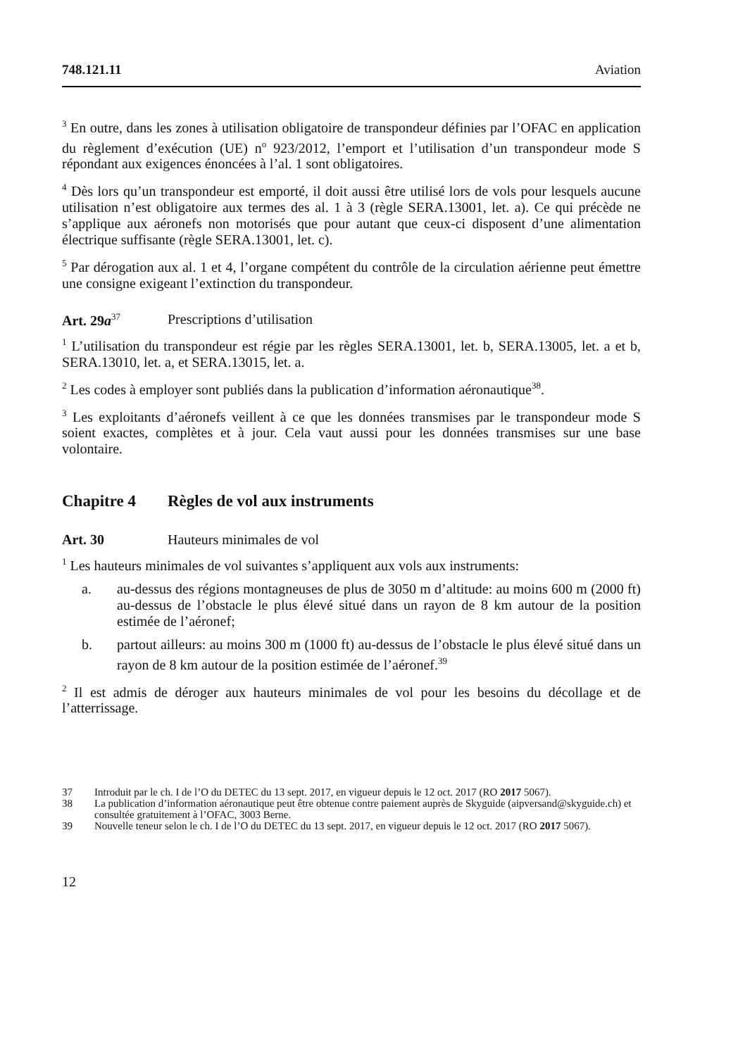748.121.11 Aviation
<sup>3</sup> En outre, dans les zones à utilisation obligatoire de transpondeur définies par l’OFAC en application du règlement d’exécution (UE) n<sup>o</sup> 923/2012, l’emport et l’utilisation d’un transpondeur mode S répondant aux exigences énoncées à l’al. 1 sont obligatoires.
<sup>4</sup> Dès lors qu’un transpondeur est emporté, il doit aussi être utilisé lors de vols pour lesquels aucune utilisation n’est obligatoire aux termes des al. 1 à 3 (règle SERA.13001, let. a). Ce qui précède ne s’applique aux aéronefs non motorisés que pour autant que ceux-ci disposent d’une alimentation électrique suffisante (règle SERA.13001, let. c).
<sup>5</sup> Par dérogation aux al. 1 et 4, l’organe compétent du contrôle de la circulation aérienne peut émettre une consigne exigeant l’extinction du transpondeur.
Art. 29a<sup>37</sup> Prescriptions d’utilisation
<sup>1</sup> L’utilisation du transpondeur est régie par les règles SERA.13001, let. b, SERA.13005, let. a et b, SERA.13010, let. a, et SERA.13015, let. a.
<sup>2</sup> Les codes à employer sont publiés dans la publication d’information aéronautique<sup>38</sup>.
<sup>3</sup> Les exploitants d’aéronefs veillent à ce que les données transmises par le transpondeur mode S soient exactes, complètes et à jour. Cela vaut aussi pour les données transmises sur une base volontaire.
Chapitre 4 Règles de vol aux instruments
Art. 30 Hauteurs minimales de vol
<sup>1</sup> Les hauteurs minimales de vol suivantes s’appliquent aux vols aux instruments:
a. au-dessus des régions montagneuses de plus de 3050 m d’altitude: au moins 600 m (2000 ft) au-dessus de l’obstacle le plus élevé situé dans un rayon de 8 km autour de la position estimée de l’aéronef;
b. partout ailleurs: au moins 300 m (1000 ft) au-dessus de l’obstacle le plus élevé situé dans un rayon de 8 km autour de la position estimée de l’aéronef.<sup>39</sup>
<sup>2</sup> Il est admis de déroger aux hauteurs minimales de vol pour les besoins du décollage et de l’atterrissage.
37 Introduit par le ch. I de l’O du DETEC du 13 sept. 2017, en vigueur depuis le 12 oct. 2017 (RO 2017 5067).
38 La publication d’information aéronautique peut être obtenue contre paiement auprès de Skyguide (aipversand@skyguide.ch) et consultée gratuitement à l’OFAC, 3003 Berne.
39 Nouvelle teneur selon le ch. I de l’O du DETEC du 13 sept. 2017, en vigueur depuis le 12 oct. 2017 (RO 2017 5067).
12